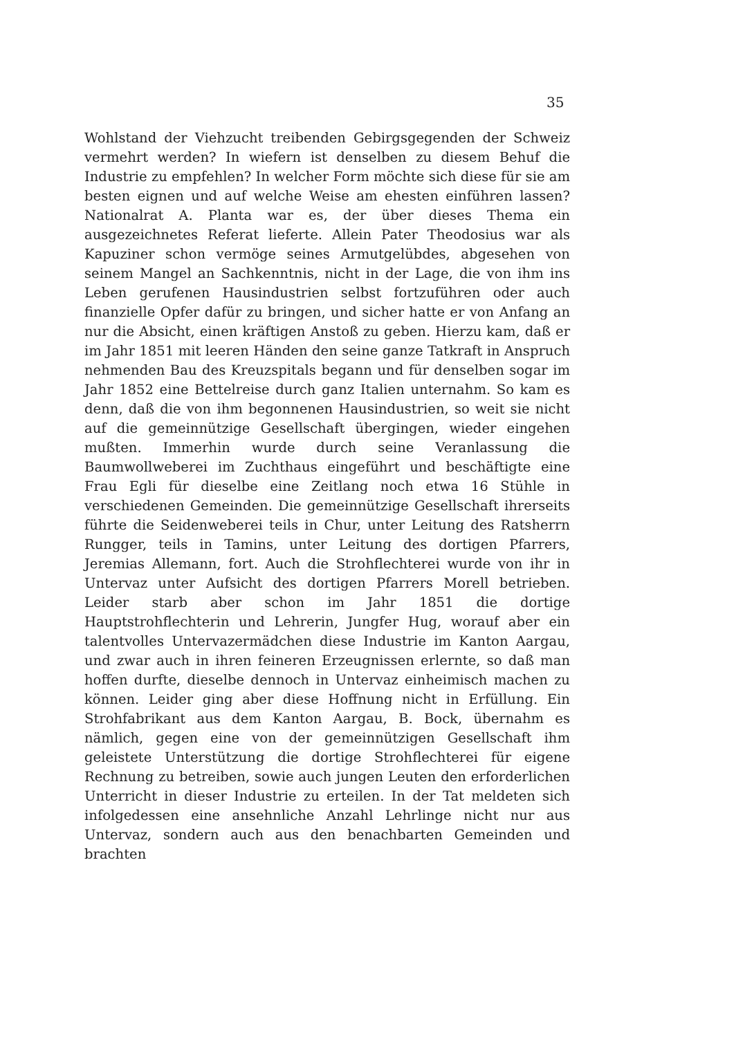35
Wohlstand der Viehzucht treibenden Gebirgsgegenden der Schweiz vermehrt werden? In wiefern ist denselben zu diesem Behuf die Industrie zu empfehlen? In welcher Form möchte sich diese für sie am besten eignen und auf welche Weise am ehesten einführen lassen? Nationalrat A. Planta war es, der über dieses Thema ein ausgezeichnetes Referat lieferte. Allein Pater Theodosius war als Kapuziner schon vermöge seines Armutgelübdes, abgesehen von seinem Mangel an Sachkenntnis, nicht in der Lage, die von ihm ins Leben gerufenen Hausindustrien selbst fortzuführen oder auch finanzielle Opfer dafür zu bringen, und sicher hatte er von Anfang an nur die Absicht, einen kräftigen Anstoß zu geben. Hierzu kam, daß er im Jahr 1851 mit leeren Händen den seine ganze Tatkraft in Anspruch nehmenden Bau des Kreuzspitals begann und für denselben sogar im Jahr 1852 eine Bettelreise durch ganz Italien unternahm. So kam es denn, daß die von ihm begonnenen Hausindustrien, so weit sie nicht auf die gemeinnützige Gesellschaft übergingen, wieder eingehen mußten. Immerhin wurde durch seine Veranlassung die Baumwollweberei im Zuchthaus eingeführt und beschäftigte eine Frau Egli für dieselbe eine Zeitlang noch etwa 16 Stühle in verschiedenen Gemeinden. Die gemeinnützige Gesellschaft ihrerseits führte die Seidenweberei teils in Chur, unter Leitung des Ratsherrn Rungger, teils in Tamins, unter Leitung des dortigen Pfarrers, Jeremias Allemann, fort. Auch die Strohflechterei wurde von ihr in Untervaz unter Aufsicht des dortigen Pfarrers Morell betrieben. Leider starb aber schon im Jahr 1851 die dortige Hauptstrohflechterin und Lehrerin, Jungfer Hug, worauf aber ein talentvolles Untervazermädchen diese Industrie im Kanton Aargau, und zwar auch in ihren feineren Erzeugnissen erlernte, so daß man hoffen durfte, dieselbe dennoch in Untervaz einheimisch machen zu können. Leider ging aber diese Hoffnung nicht in Erfüllung. Ein Strohfabrikant aus dem Kanton Aargau, B. Bock, übernahm es nämlich, gegen eine von der gemeinnützigen Gesellschaft ihm geleistete Unterstützung die dortige Strohflechterei für eigene Rechnung zu betreiben, sowie auch jungen Leuten den erforderlichen Unterricht in dieser Industrie zu erteilen. In der Tat meldeten sich infolgedessen eine ansehnliche Anzahl Lehrlinge nicht nur aus Untervaz, sondern auch aus den benachbarten Gemeinden und brachten